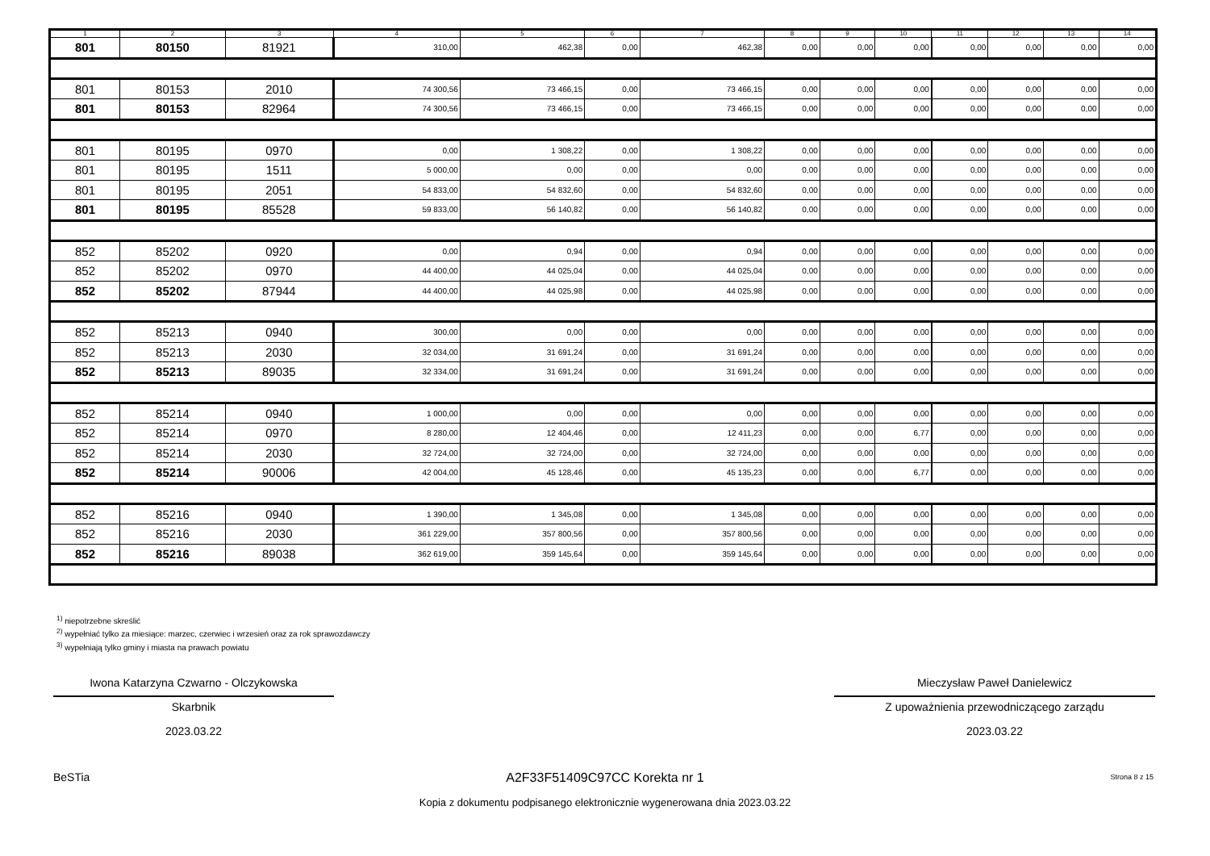| 1 | 2 | 3 | 4 | 5 | 6 | 7 | 8 | 9 | 10 | 11 | 12 | 13 | 14 |
| 801 | 80150 | 81921 | 310,00 | 462,38 | 0,00 | 462,38 | 0,00 | 0,00 | 0,00 | 0,00 | 0,00 | 0,00 | 0,00 |
| 801 | 80153 | 2010 | 74 300,56 | 73 466,15 | 0,00 | 73 466,15 | 0,00 | 0,00 | 0,00 | 0,00 | 0,00 | 0,00 | 0,00 |
| 801 | 80153 | 82964 | 74 300,56 | 73 466,15 | 0,00 | 73 466,15 | 0,00 | 0,00 | 0,00 | 0,00 | 0,00 | 0,00 | 0,00 |
| 801 | 80195 | 0970 | 0,00 | 1 308,22 | 0,00 | 1 308,22 | 0,00 | 0,00 | 0,00 | 0,00 | 0,00 | 0,00 | 0,00 |
| 801 | 80195 | 1511 | 5 000,00 | 0,00 | 0,00 | 0,00 | 0,00 | 0,00 | 0,00 | 0,00 | 0,00 | 0,00 | 0,00 |
| 801 | 80195 | 2051 | 54 833,00 | 54 832,60 | 0,00 | 54 832,60 | 0,00 | 0,00 | 0,00 | 0,00 | 0,00 | 0,00 | 0,00 |
| 801 | 80195 | 85528 | 59 833,00 | 56 140,82 | 0,00 | 56 140,82 | 0,00 | 0,00 | 0,00 | 0,00 | 0,00 | 0,00 | 0,00 |
| 852 | 85202 | 0920 | 0,00 | 0,94 | 0,00 | 0,94 | 0,00 | 0,00 | 0,00 | 0,00 | 0,00 | 0,00 | 0,00 |
| 852 | 85202 | 0970 | 44 400,00 | 44 025,04 | 0,00 | 44 025,04 | 0,00 | 0,00 | 0,00 | 0,00 | 0,00 | 0,00 | 0,00 |
| 852 | 85202 | 87944 | 44 400,00 | 44 025,98 | 0,00 | 44 025,98 | 0,00 | 0,00 | 0,00 | 0,00 | 0,00 | 0,00 | 0,00 |
| 852 | 85213 | 0940 | 300,00 | 0,00 | 0,00 | 0,00 | 0,00 | 0,00 | 0,00 | 0,00 | 0,00 | 0,00 | 0,00 |
| 852 | 85213 | 2030 | 32 034,00 | 31 691,24 | 0,00 | 31 691,24 | 0,00 | 0,00 | 0,00 | 0,00 | 0,00 | 0,00 | 0,00 |
| 852 | 85213 | 89035 | 32 334,00 | 31 691,24 | 0,00 | 31 691,24 | 0,00 | 0,00 | 0,00 | 0,00 | 0,00 | 0,00 | 0,00 |
| 852 | 85214 | 0940 | 1 000,00 | 0,00 | 0,00 | 0,00 | 0,00 | 0,00 | 0,00 | 0,00 | 0,00 | 0,00 | 0,00 |
| 852 | 85214 | 0970 | 8 280,00 | 12 404,46 | 0,00 | 12 411,23 | 0,00 | 0,00 | 6,77 | 0,00 | 0,00 | 0,00 | 0,00 |
| 852 | 85214 | 2030 | 32 724,00 | 32 724,00 | 0,00 | 32 724,00 | 0,00 | 0,00 | 0,00 | 0,00 | 0,00 | 0,00 | 0,00 |
| 852 | 85214 | 90006 | 42 004,00 | 45 128,46 | 0,00 | 45 135,23 | 0,00 | 0,00 | 6,77 | 0,00 | 0,00 | 0,00 | 0,00 |
| 852 | 85216 | 0940 | 1 390,00 | 1 345,08 | 0,00 | 1 345,08 | 0,00 | 0,00 | 0,00 | 0,00 | 0,00 | 0,00 | 0,00 |
| 852 | 85216 | 2030 | 361 229,00 | 357 800,56 | 0,00 | 357 800,56 | 0,00 | 0,00 | 0,00 | 0,00 | 0,00 | 0,00 | 0,00 |
| 852 | 85216 | 89038 | 362 619,00 | 359 145,64 | 0,00 | 359 145,64 | 0,00 | 0,00 | 0,00 | 0,00 | 0,00 | 0,00 | 0,00 |
<sup>1)</sup> niepotrzebne skreślić
<sup>2)</sup> wypełniać tylko za miesiące: marzec, czerwiec i wrzesień oraz za rok sprawozdawczy
<sup>3)</sup> wypełniają tylko gminy i miasta na prawach powiatu
Iwona Katarzyna Czwarno - Olczykowska
Skarbnik
2023.03.22
Mieczysław Paweł Danielewicz
Z upoważnienia przewodniczącego zarządu
2023.03.22
BeSTia A2F33F51409C97CC Korekta nr 1 Strona 8 z 15
Kopia z dokumentu podpisanego elektronicznie wygenerowana dnia 2023.03.22